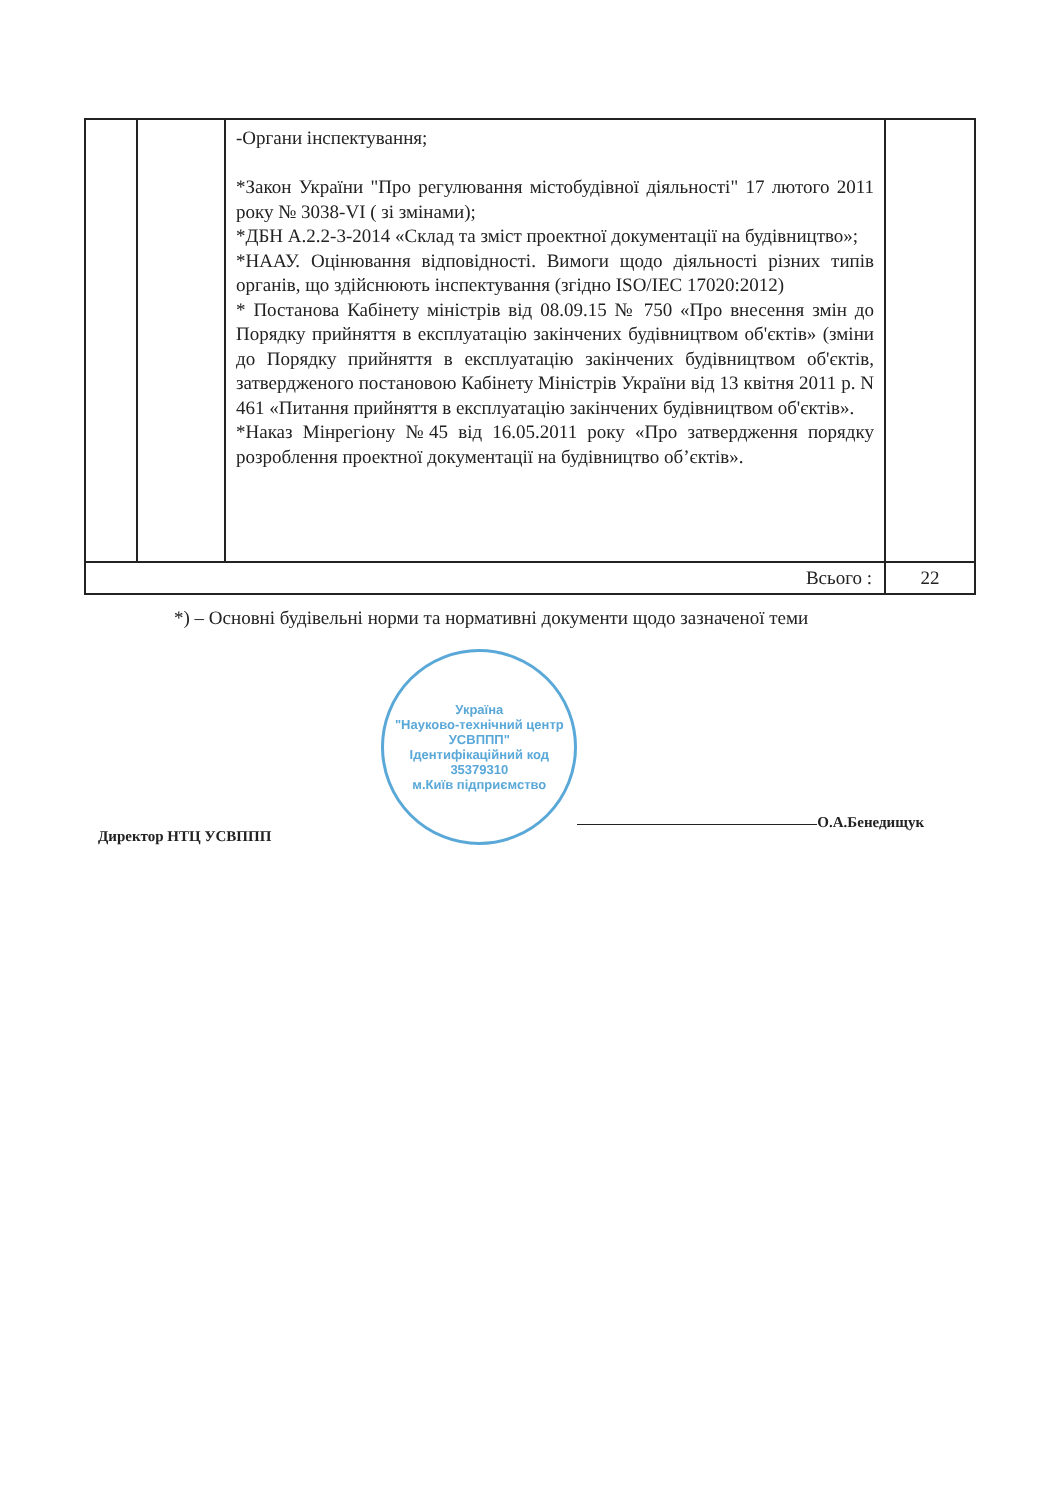| | | -Органи інспектування; *Закон України "Про регулювання містобудівної діяльності" 17 лютого 2011 року № 3038-VI ( зі змінами); *ДБН А.2.2-3-2014 «Склад та зміст проектної документації на будівництво»; *НААУ. Оцінювання відповідності. Вимоги щодо діяльності різних типів органів, що здійснюють інспектування (згідно ISO/IEC 17020:2012) * Постанова Кабінету міністрів від 08.09.15 № 750 «Про внесення змін до Порядку прийняття в експлуатацію закінчених будівництвом об'єктів» (зміни до Порядку прийняття в експлуатацію закінчених будівництвом об'єктів, затвердженого постановою Кабінету Міністрів України від 13 квітня 2011 р. N 461 «Питання прийняття в експлуатацію закінчених будівництвом об'єктів». *Наказ Мінрегіону №45 від 16.05.2011 року «Про затвердження порядку розроблення проектної документації на будівництво об’єктів». | |
| Всього : | | | 22 |
*) – Основні будівельні норми та нормативні документи щодо зазначеної теми
Директор НТЦ УСВППП
Україна
"Науково-технічний центр УСВППП"
Ідентифікаційний код
35379310
м.Київ підприємство
О.А.Бенедищук